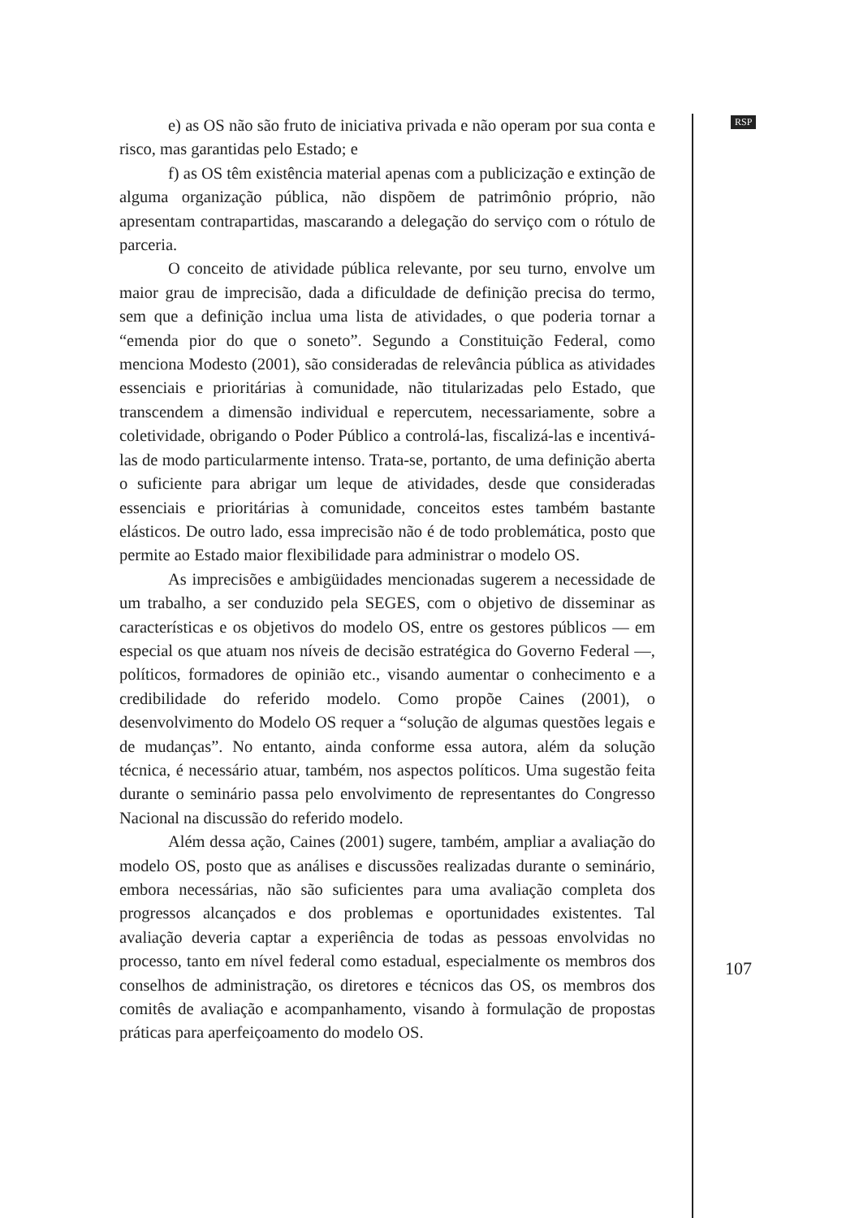e) as OS não são fruto de iniciativa privada e não operam por sua conta e risco, mas garantidas pelo Estado; e
f) as OS têm existência material apenas com a publicização e extinção de alguma organização pública, não dispõem de patrimônio próprio, não apresentam contrapartidas, mascarando a delegação do serviço com o rótulo de parceria.
O conceito de atividade pública relevante, por seu turno, envolve um maior grau de imprecisão, dada a dificuldade de definição precisa do termo, sem que a definição inclua uma lista de atividades, o que poderia tornar a “emenda pior do que o soneto”. Segundo a Constituição Federal, como menciona Modesto (2001), são consideradas de relevância pública as atividades essenciais e prioritárias à comunidade, não titularizadas pelo Estado, que transcendem a dimensão individual e repercutem, necessariamente, sobre a coletividade, obrigando o Poder Público a controlá-las, fiscalizá-las e incentivá-las de modo particularmente intenso. Trata-se, portanto, de uma definição aberta o suficiente para abrigar um leque de atividades, desde que consideradas essenciais e prioritárias à comunidade, conceitos estes também bastante elásticos. De outro lado, essa imprecisão não é de todo problemática, posto que permite ao Estado maior flexibilidade para administrar o modelo OS.
As imprecisões e ambigüidades mencionadas sugerem a necessidade de um trabalho, a ser conduzido pela SEGES, com o objetivo de disseminar as características e os objetivos do modelo OS, entre os gestores públicos — em especial os que atuam nos níveis de decisão estratégica do Governo Federal —, políticos, formadores de opinião etc., visando aumentar o conhecimento e a credibilidade do referido modelo. Como propõe Caines (2001), o desenvolvimento do Modelo OS requer a “solução de algumas questões legais e de mudanças”. No entanto, ainda conforme essa autora, além da solução técnica, é necessário atuar, também, nos aspectos políticos. Uma sugestão feita durante o seminário passa pelo envolvimento de representantes do Congresso Nacional na discussão do referido modelo.
Além dessa ação, Caines (2001) sugere, também, ampliar a avaliação do modelo OS, posto que as análises e discussões realizadas durante o seminário, embora necessárias, não são suficientes para uma avaliação completa dos progressos alcançados e dos problemas e oportunidades existentes. Tal avaliação deveria captar a experiência de todas as pessoas envolvidas no processo, tanto em nível federal como estadual, especialmente os membros dos conselhos de administração, os diretores e técnicos das OS, os membros dos comitês de avaliação e acompanhamento, visando à formulação de propostas práticas para aperfeiçoamento do modelo OS.
RSP
107